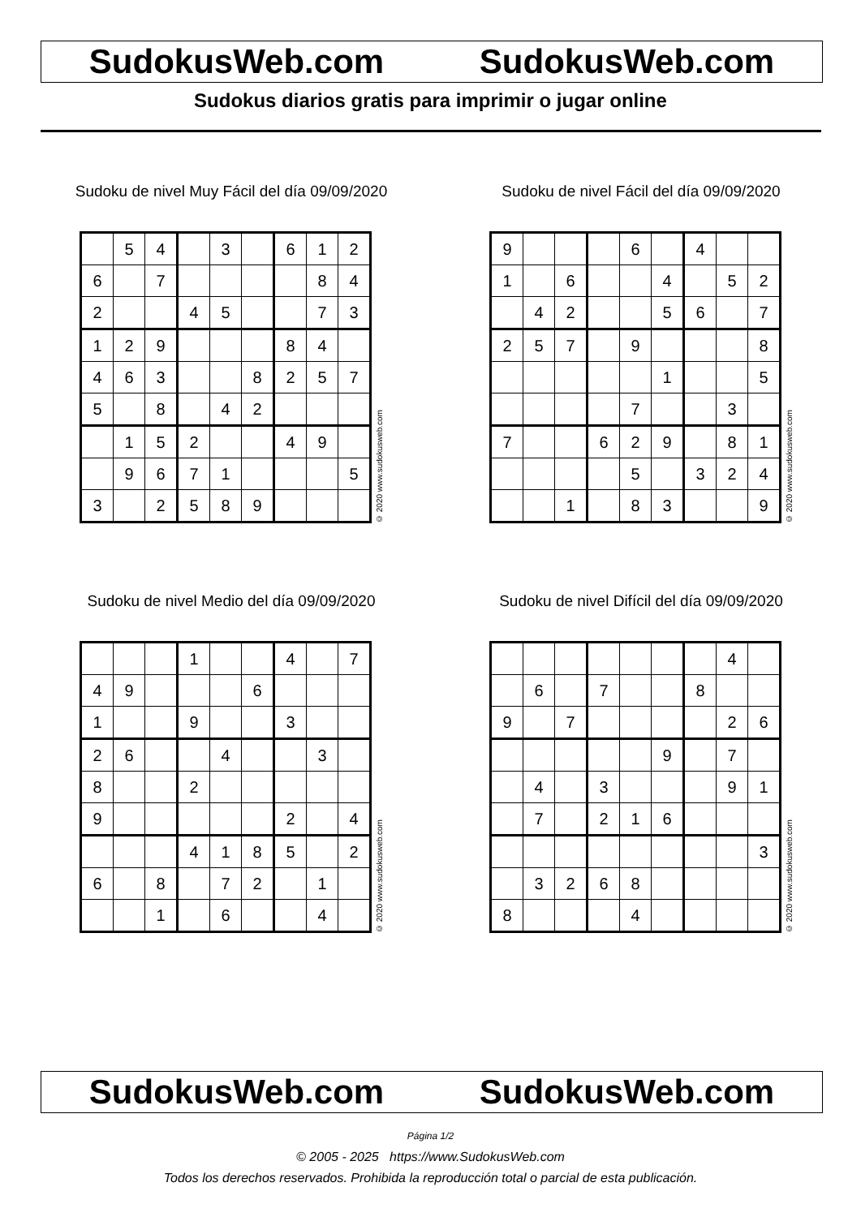SudokusWeb.com SudokusWeb.com
Sudokus diarios gratis para imprimir o jugar online
Sudoku de nivel Muy Fácil del día 09/09/2020
| | 5 | 4 | | 3 | | 6 | 1 | 2 |
| 6 | | 7 | | | | | 8 | 4 |
| 2 | | | 4 | 5 | | | 7 | 3 |
| 1 | 2 | 9 | | | | 8 | 4 | |
| 4 | 6 | 3 | | | 8 | 2 | 5 | 7 |
| 5 | | 8 | | 4 | 2 | | | |
| | 1 | 5 | 2 | | | 4 | 9 | |
| | 9 | 6 | 7 | 1 | | | | 5 |
| 3 | | 2 | 5 | 8 | 9 | | | |
© 2020 www.sudokusweb.com
Sudoku de nivel Fácil del día 09/09/2020
| 9 | | | | 6 | | 4 | | |
| 1 | | 6 | | | 4 | | 5 | 2 |
| | 4 | 2 | | | 5 | 6 | | 7 |
| 2 | 5 | 7 | | 9 | | | | 8 |
| | | | | | 1 | | | 5 |
| | | | | 7 | | | 3 | |
| 7 | | | 6 | 2 | 9 | | 8 | 1 |
| | | | | 5 | | 3 | 2 | 4 |
| | | 1 | | 8 | 3 | | | 9 |
© 2020 www.sudokusweb.com
Sudoku de nivel Medio del día 09/09/2020
| | | | 1 | | | 4 | | 7 |
| 4 | 9 | | | | 6 | | | |
| 1 | | | 9 | | | 3 | | |
| 2 | 6 | | | 4 | | | 3 | |
| 8 | | | 2 | | | | | |
| 9 | | | | | | 2 | | 4 |
| | | | 4 | 1 | 8 | 5 | | 2 |
| 6 | | 8 | | 7 | 2 | | 1 | |
| | | 1 | | 6 | | | 4 | |
© 2020 www.sudokusweb.com
Sudoku de nivel Difícil del día 09/09/2020
| | | | | | | | 4 | |
| | 6 | | 7 | | | 8 | | |
| 9 | | 7 | | | | | 2 | 6 |
| | | | | | 9 | | 7 | |
| | 4 | | 3 | | | | 9 | 1 |
| | 7 | | 2 | 1 | 6 | | | |
| | | | | | | | | 3 |
| | 3 | 2 | 6 | 8 | | | | |
| 8 | | | | 4 | | | | |
© 2020 www.sudokusweb.com
SudokusWeb.com SudokusWeb.com
Página 1/2
© 2005 - 2025 https://www.SudokusWeb.com
Todos los derechos reservados. Prohibida la reproducción total o parcial de esta publicación.